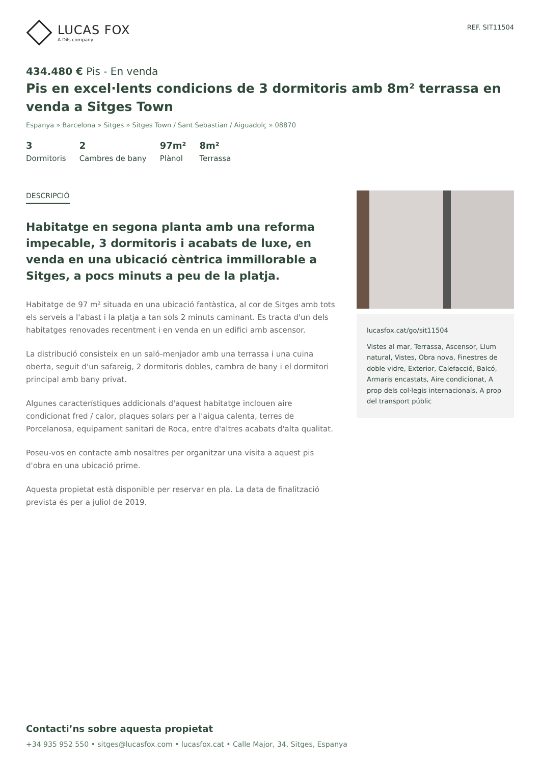LUCAS FOX
A Dils company
REF. SIT11504
434.480 € Pis - En venda
Pis en excel·lents condicions de 3 dormitoris amb 8m² terrassa en venda a Sitges Town
Espanya » Barcelona » Sitges » Sitges Town / Sant Sebastian / Aiguadolç » 08870
3
Dormitoris
2
Cambres de bany
97m²
Plànol
8m²
Terrassa
DESCRIPCIÓ
Habitatge en segona planta amb una reforma impecable, 3 dormitoris i acabats de luxe, en venda en una ubicació cèntrica immillorable a Sitges, a pocs minuts a peu de la platja.
Habitatge de 97 m² situada en una ubicació fantàstica, al cor de Sitges amb tots els serveis a l'abast i la platja a tan sols 2 minuts caminant. Es tracta d'un dels habitatges renovades recentment i en venda en un edifici amb ascensor.
La distribució consisteix en un saló-menjador amb una terrassa i una cuina oberta, seguit d'un safareig, 2 dormitoris dobles, cambra de bany i el dormitori principal amb bany privat.
Algunes característiques addicionals d'aquest habitatge inclouen aire condicionat fred / calor, plaques solars per a l'aigua calenta, terres de Porcelanosa, equipament sanitari de Roca, entre d'altres acabats d'alta qualitat.
Poseu-vos en contacte amb nosaltres per organitzar una visita a aquest pis d'obra en una ubicació prime.
Aquesta propietat està disponible per reservar en pla. La data de finalització prevista és per a juliol de 2019.
lucasfox.cat/go/sit11504
Vistes al mar, Terrassa, Ascensor, Llum natural, Vistes, Obra nova, Finestres de doble vidre, Exterior, Calefacció, Balcó, Armaris encastats, Aire condicionat, A prop dels col·legis internacionals, A prop del transport públic
Contacti’ns sobre aquesta propietat
+34 935 952 550 • sitges@lucasfox.com • lucasfox.cat • Calle Major, 34, Sitges, Espanya